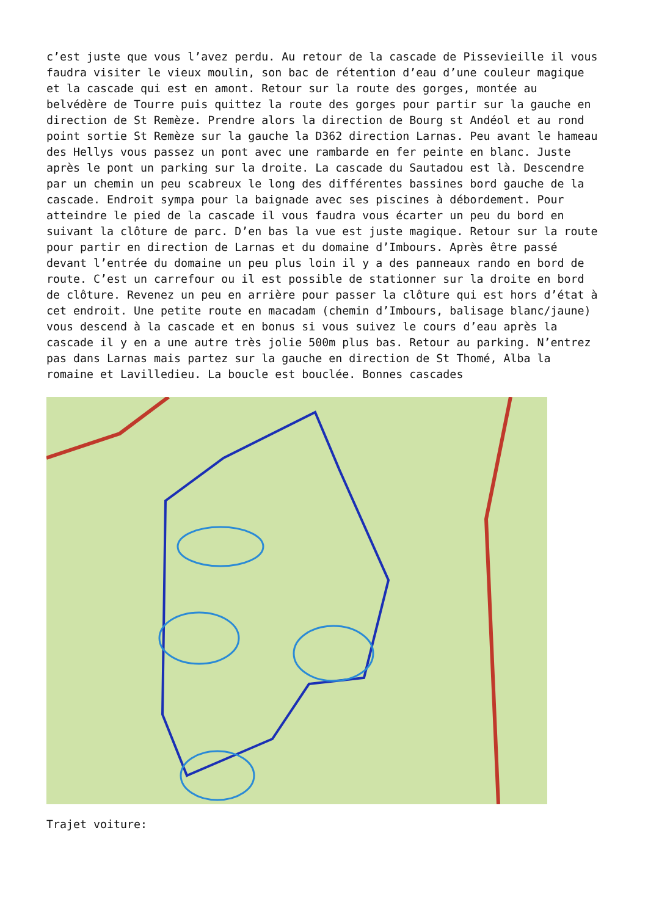c’est juste que vous l’avez perdu. Au retour de la cascade de Pissevieille il vous faudra visiter le vieux moulin, son bac de rétention d’eau d’une couleur magique et la cascade qui est en amont. Retour sur la route des gorges, montée au belvédère de Tourre puis quittez la route des gorges pour partir sur la gauche en direction de St Remèze. Prendre alors la direction de Bourg st Andéol et au rond point sortie St Remèze sur la gauche la D362 direction Larnas. Peu avant le hameau des Hellys vous passez un pont avec une rambarde en fer peinte en blanc. Juste après le pont un parking sur la droite. La cascade du Sautadou est là. Descendre par un chemin un peu scabreux le long des différentes bassines bord gauche de la cascade. Endroit sympa pour la baignade avec ses piscines à débordement. Pour atteindre le pied de la cascade il vous faudra vous écarter un peu du bord en suivant la clôture de parc. D’en bas la vue est juste magique. Retour sur la route pour partir en direction de Larnas et du domaine d’Imbours. Après être passé devant l’entrée du domaine un peu plus loin il y a des panneaux rando en bord de route. C’est un carrefour ou il est possible de stationner sur la droite en bord de clôture. Revenez un peu en arrière pour passer la clôture qui est hors d’état à cet endroit. Une petite route en macadam (chemin d’Imbours, balisage blanc/jaune) vous descend à la cascade et en bonus si vous suivez le cours d’eau après la cascade il y en a une autre très jolie 500m plus bas. Retour au parking. N’entrez pas dans Larnas mais partez sur la gauche en direction de St Thomé, Alba la romaine et Lavilledieu. La boucle est bouclée. Bonnes cascades
Trajet voiture: